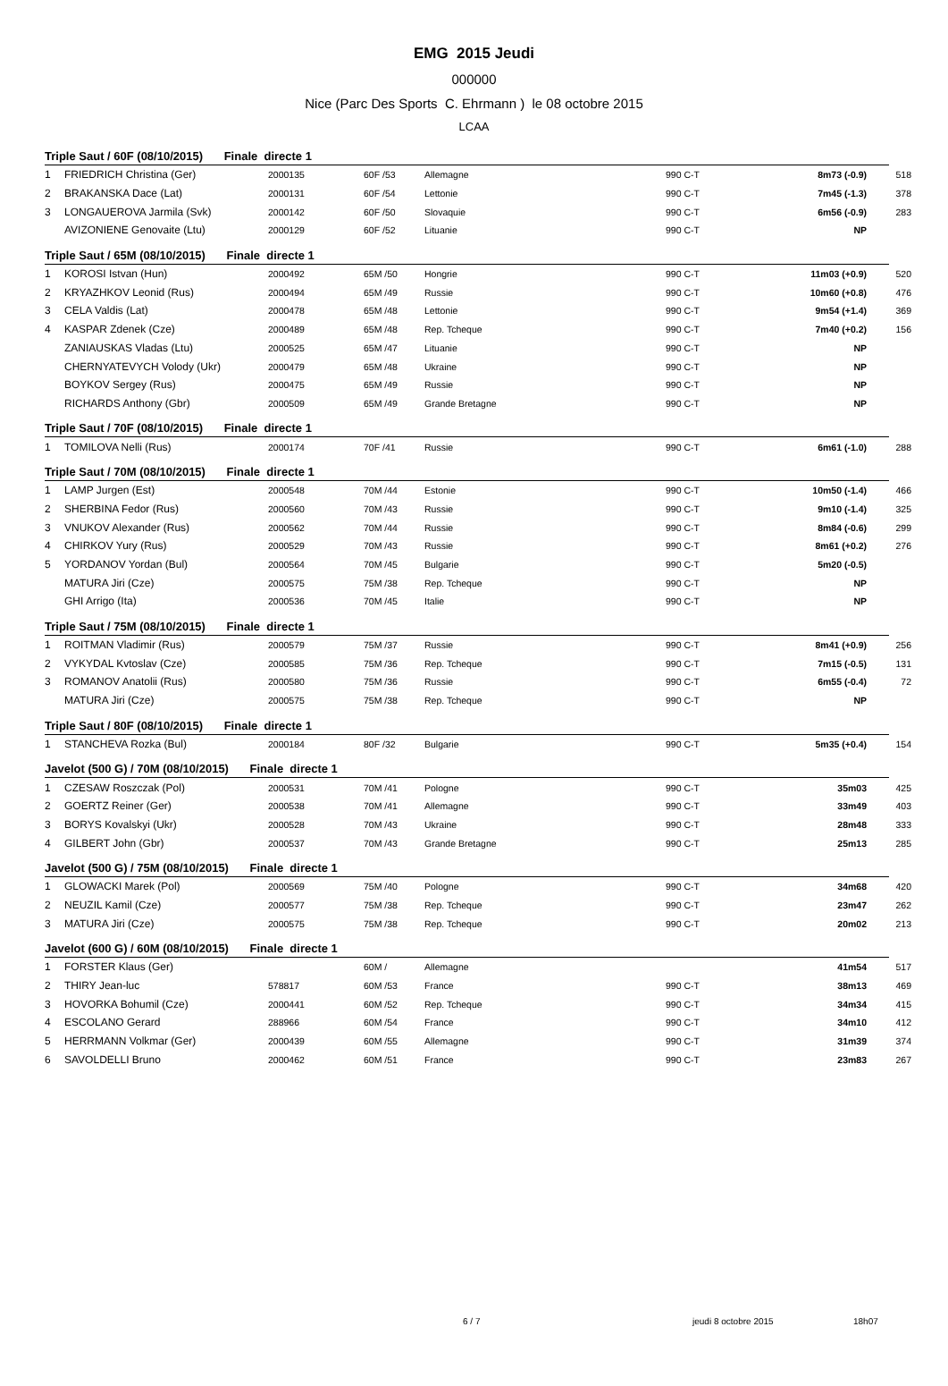EMG 2015 Jeudi
000000
Nice (Parc Des Sports C. Ehrmann ) le 08 octobre 2015
LCAA
Triple Saut / 60F (08/10/2015) Finale directe 1
| 1 | FRIEDRICH Christina (Ger) | 2000135 | 60F /53 | Allemagne | 990 C-T | 8m73 (-0.9) | 518 |
| 2 | BRAKANSKA Dace (Lat) | 2000131 | 60F /54 | Lettonie | 990 C-T | 7m45 (-1.3) | 378 |
| 3 | LONGAUEROVA Jarmila (Svk) | 2000142 | 60F /50 | Slovaquie | 990 C-T | 6m56 (-0.9) | 283 |
| | AVIZONIENE Genovaite (Ltu) | 2000129 | 60F /52 | Lituanie | 990 C-T | NP | |
Triple Saut / 65M (08/10/2015) Finale directe 1
| 1 | KOROSI Istvan (Hun) | 2000492 | 65M /50 | Hongrie | 990 C-T | 11m03 (+0.9) | 520 |
| 2 | KRYAZHKOV Leonid (Rus) | 2000494 | 65M /49 | Russie | 990 C-T | 10m60 (+0.8) | 476 |
| 3 | CELA Valdis (Lat) | 2000478 | 65M /48 | Lettonie | 990 C-T | 9m54 (+1.4) | 369 |
| 4 | KASPAR Zdenek (Cze) | 2000489 | 65M /48 | Rep. Tcheque | 990 C-T | 7m40 (+0.2) | 156 |
| | ZANIAUSKAS Vladas (Ltu) | 2000525 | 65M /47 | Lituanie | 990 C-T | NP | |
| | CHERNYATEVYCH Volody (Ukr) | 2000479 | 65M /48 | Ukraine | 990 C-T | NP | |
| | BOYKOV Sergey (Rus) | 2000475 | 65M /49 | Russie | 990 C-T | NP | |
| | RICHARDS Anthony (Gbr) | 2000509 | 65M /49 | Grande Bretagne | 990 C-T | NP | |
Triple Saut / 70F (08/10/2015) Finale directe 1
| 1 | TOMILOVA Nelli (Rus) | 2000174 | 70F /41 | Russie | 990 C-T | 6m61 (-1.0) | 288 |
Triple Saut / 70M (08/10/2015) Finale directe 1
| 1 | LAMP Jurgen (Est) | 2000548 | 70M /44 | Estonie | 990 C-T | 10m50 (-1.4) | 466 |
| 2 | SHERBINA Fedor (Rus) | 2000560 | 70M /43 | Russie | 990 C-T | 9m10 (-1.4) | 325 |
| 3 | VNUKOV Alexander (Rus) | 2000562 | 70M /44 | Russie | 990 C-T | 8m84 (-0.6) | 299 |
| 4 | CHIRKOV Yury (Rus) | 2000529 | 70M /43 | Russie | 990 C-T | 8m61 (+0.2) | 276 |
| 5 | YORDANOV Yordan (Bul) | 2000564 | 70M /45 | Bulgarie | 990 C-T | 5m20 (-0.5) | |
| | MATURA Jiri (Cze) | 2000575 | 75M /38 | Rep. Tcheque | 990 C-T | NP | |
| | GHI Arrigo (Ita) | 2000536 | 70M /45 | Italie | 990 C-T | NP | |
Triple Saut / 75M (08/10/2015) Finale directe 1
| 1 | ROITMAN Vladimir (Rus) | 2000579 | 75M /37 | Russie | 990 C-T | 8m41 (+0.9) | 256 |
| 2 | VYKYDAL Kvtoslav (Cze) | 2000585 | 75M /36 | Rep. Tcheque | 990 C-T | 7m15 (-0.5) | 131 |
| 3 | ROMANOV Anatolii (Rus) | 2000580 | 75M /36 | Russie | 990 C-T | 6m55 (-0.4) | 72 |
| | MATURA Jiri (Cze) | 2000575 | 75M /38 | Rep. Tcheque | 990 C-T | NP | |
Triple Saut / 80F (08/10/2015) Finale directe 1
| 1 | STANCHEVA Rozka (Bul) | 2000184 | 80F /32 | Bulgarie | 990 C-T | 5m35 (+0.4) | 154 |
Javelot (500 G) / 70M (08/10/2015) Finale directe 1
| 1 | CZESAW Roszczak (Pol) | 2000531 | 70M /41 | Pologne | 990 C-T | 35m03 | 425 |
| 2 | GOERTZ Reiner (Ger) | 2000538 | 70M /41 | Allemagne | 990 C-T | 33m49 | 403 |
| 3 | BORYS Kovalskyi (Ukr) | 2000528 | 70M /43 | Ukraine | 990 C-T | 28m48 | 333 |
| 4 | GILBERT John (Gbr) | 2000537 | 70M /43 | Grande Bretagne | 990 C-T | 25m13 | 285 |
Javelot (500 G) / 75M (08/10/2015) Finale directe 1
| 1 | GLOWACKI Marek (Pol) | 2000569 | 75M /40 | Pologne | 990 C-T | 34m68 | 420 |
| 2 | NEUZIL Kamil (Cze) | 2000577 | 75M /38 | Rep. Tcheque | 990 C-T | 23m47 | 262 |
| 3 | MATURA Jiri (Cze) | 2000575 | 75M /38 | Rep. Tcheque | 990 C-T | 20m02 | 213 |
Javelot (600 G) / 60M (08/10/2015) Finale directe 1
| 1 | FORSTER Klaus (Ger) | | 60M / | Allemagne | | 41m54 | 517 |
| 2 | THIRY Jean-luc | 578817 | 60M /53 | France | 990 C-T | 38m13 | 469 |
| 3 | HOVORKA Bohumil (Cze) | 2000441 | 60M /52 | Rep. Tcheque | 990 C-T | 34m34 | 415 |
| 4 | ESCOLANO Gerard | 288966 | 60M /54 | France | 990 C-T | 34m10 | 412 |
| 5 | HERRMANN Volkmar (Ger) | 2000439 | 60M /55 | Allemagne | 990 C-T | 31m39 | 374 |
| 6 | SAVOLDELLI Bruno | 2000462 | 60M /51 | France | 990 C-T | 23m83 | 267 |
6 / 7 jeudi 8 octobre 2015 18h07